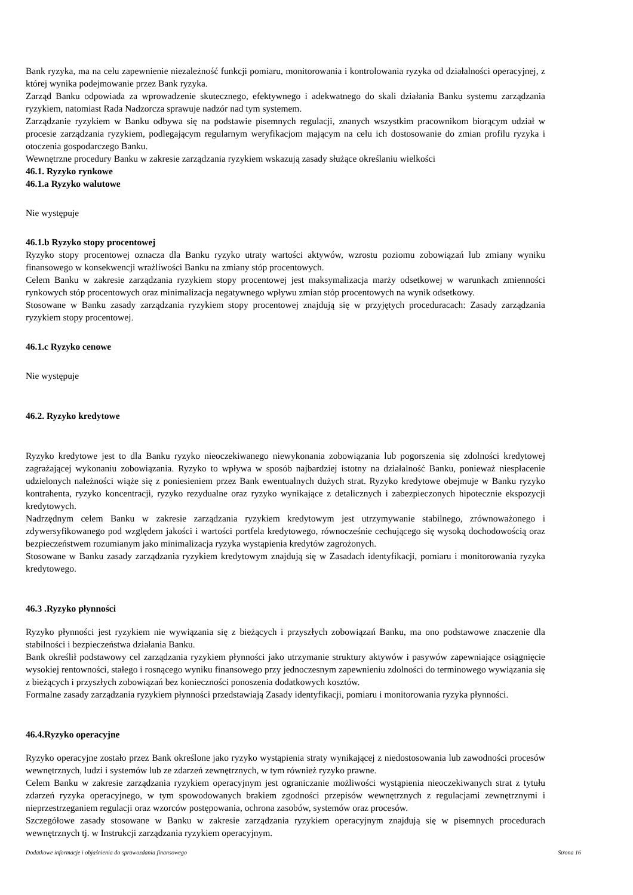Bank ryzyka, ma na celu zapewnienie niezależność funkcji pomiaru, monitorowania i kontrolowania ryzyka od działalności operacyjnej, z której wynika podejmowanie przez Bank ryzyka.
Zarząd Banku odpowiada za wprowadzenie skutecznego, efektywnego i adekwatnego do skali działania Banku systemu zarządzania ryzykiem, natomiast Rada Nadzorcza sprawuje nadzór nad tym systemem.
Zarządzanie ryzykiem w Banku odbywa się na podstawie pisemnych regulacji, znanych wszystkim pracownikom biorącym udział w procesie zarządzania ryzykiem, podlegającym regularnym weryfikacjom mającym na celu ich dostosowanie do zmian profilu ryzyka i otoczenia gospodarczego Banku.
Wewnętrzne procedury Banku w zakresie zarządzania ryzykiem wskazują zasady służące określaniu wielkości
46.1. Ryzyko rynkowe
46.1.a Ryzyko walutowe
Nie występuje
46.1.b Ryzyko stopy procentowej
Ryzyko stopy procentowej oznacza dla Banku ryzyko utraty wartości aktywów, wzrostu poziomu zobowiązań lub zmiany wyniku finansowego w konsekwencji wrażliwości Banku na zmiany stóp procentowych.
Celem Banku w zakresie zarządzania ryzykiem stopy procentowej jest maksymalizacja marży odsetkowej w warunkach zmienności rynkowych stóp procentowych oraz minimalizacja negatywnego wpływu zmian stóp procentowych na wynik odsetkowy.
Stosowane w Banku zasady zarządzania ryzykiem stopy procentowej znajdują się w przyjętych proceduracach: Zasady zarządzania ryzykiem stopy procentowej.
46.1.c Ryzyko cenowe
Nie występuje
46.2. Ryzyko kredytowe
Ryzyko kredytowe jest to dla Banku ryzyko nieoczekiwanego niewykonania zobowiązania lub pogorszenia się zdolności kredytowej zagrażającej wykonaniu zobowiązania. Ryzyko to wpływa w sposób najbardziej istotny na działalność Banku, ponieważ niespłacenie udzielonych należności wiąże się z poniesieniem przez Bank ewentualnych dużych strat. Ryzyko kredytowe obejmuje w Banku ryzyko kontrahenta, ryzyko koncentracji, ryzyko rezydualne oraz ryzyko wynikające z detalicznych i zabezpieczonych hipotecznie ekspozycji kredytowych.
Nadrzędnym celem Banku w zakresie zarządzania ryzykiem kredytowym jest utrzymywanie stabilnego, zrównoważonego i zdywersyfikowanego pod względem jakości i wartości portfela kredytowego, równocześnie cechującego się wysoką dochodowością oraz bezpieczeństwem rozumianym jako minimalizacja ryzyka wystąpienia kredytów zagrożonych.
Stosowane w Banku zasady zarządzania ryzykiem kredytowym znajdują się w Zasadach identyfikacji, pomiaru i monitorowania ryzyka kredytowego.
46.3 .Ryzyko płynności
Ryzyko płynności jest ryzykiem nie wywiązania się z bieżących i przyszłych zobowiązań Banku, ma ono podstawowe znaczenie dla stabilności i bezpieczeństwa działania Banku.
Bank określił podstawowy cel zarządzania ryzykiem płynności jako utrzymanie struktury aktywów i pasywów zapewniające osiągnięcie wysokiej rentowności, stałego i rosnącego wyniku finansowego przy jednoczesnym zapewnieniu zdolności do terminowego wywiązania się z bieżących i przyszłych zobowiązań bez konieczności ponoszenia dodatkowych kosztów.
Formalne zasady zarządzania ryzykiem płynności przedstawiają Zasady identyfikacji, pomiaru i monitorowania ryzyka płynności.
46.4.Ryzyko operacyjne
Ryzyko operacyjne zostało przez Bank określone jako ryzyko wystąpienia straty wynikającej z niedostosowania lub zawodności procesów wewnętrznych, ludzi i systemów lub ze zdarzeń zewnętrznych, w tym również ryzyko prawne.
Celem Banku w zakresie zarządzania ryzykiem operacyjnym jest ograniczanie możliwości wystąpienia nieoczekiwanych strat z tytułu zdarzeń ryzyka operacyjnego, w tym spowodowanych brakiem zgodności przepisów wewnętrznych z regulacjami zewnętrznymi i nieprzestrzeganiem regulacji oraz wzorców postępowania, ochrona zasobów, systemów oraz procesów.
Szczegółowe zasady stosowane w Banku w zakresie zarządzania ryzykiem operacyjnym znajdują się w pisemnych procedurach wewnętrznych tj. w Instrukcji zarządzania ryzykiem operacyjnym.
Dodatkowe informacje i objaśnienia do sprawozdania finansowego Strona 16